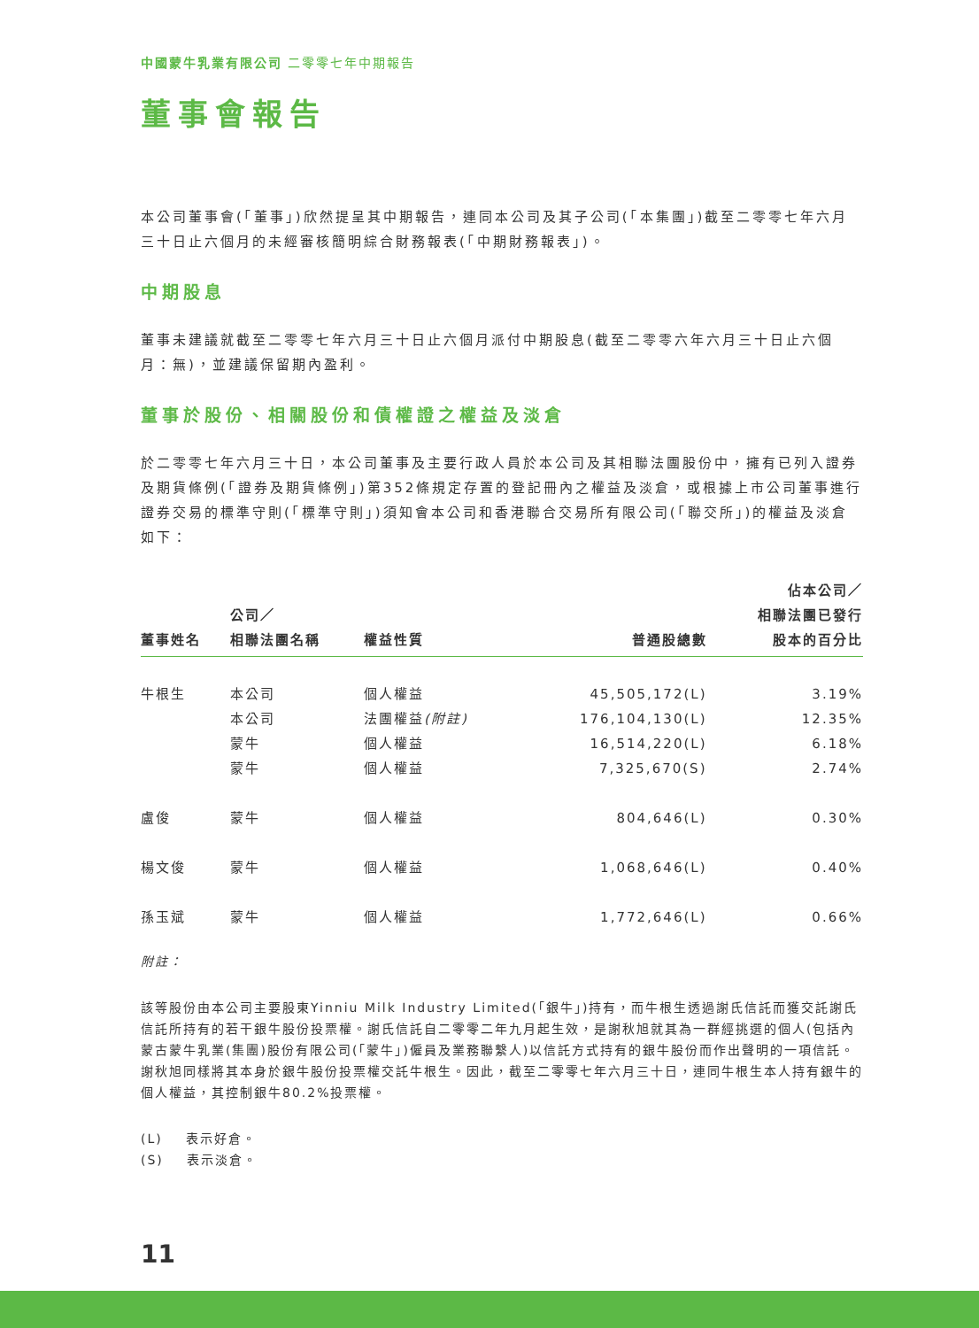中國蒙牛乳業有限公司 二零零七年中期報告
董事會報告
本公司董事會(「董事」)欣然提呈其中期報告，連同本公司及其子公司(「本集團」)截至二零零七年六月三十日止六個月的未經審核簡明綜合財務報表(「中期財務報表」)。
中期股息
董事未建議就截至二零零七年六月三十日止六個月派付中期股息(截至二零零六年六月三十日止六個月：無)，並建議保留期內盈利。
董事於股份、相關股份和債權證之權益及淡倉
於二零零七年六月三十日，本公司董事及主要行政人員於本公司及其相聯法團股份中，擁有已列入證券及期貨條例(「證券及期貨條例」)第352條規定存置的登記冊內之權益及淡倉，或根據上市公司董事進行證券交易的標準守則(「標準守則」)須知會本公司和香港聯合交易所有限公司(「聯交所」)的權益及淡倉如下：
| 董事姓名 | 公司／ 相聯法團名稱 | 權益性質 | 普通股總數 | 佔本公司／ 相聯法團已發行 股本的百分比 |
| --- | --- | --- | --- | --- |
| 牛根生 | 本公司 | 個人權益 | 45,505,172(L) | 3.19% |
| | 本公司 | 法團權益 (附註) | 176,104,130(L) | 12.35% |
| | 蒙牛 | 個人權益 | 16,514,220(L) | 6.18% |
| | 蒙牛 | 個人權益 | 7,325,670(S) | 2.74% |
| 盧俊 | 蒙牛 | 個人權益 | 804,646(L) | 0.30% |
| 楊文俊 | 蒙牛 | 個人權益 | 1,068,646(L) | 0.40% |
| 孫玉斌 | 蒙牛 | 個人權益 | 1,772,646(L) | 0.66% |
附註：
該等股份由本公司主要股東Yinniu Milk Industry Limited(「銀牛」)持有，而牛根生透過謝氏信託而獲交託謝氏信託所持有的若干銀牛股份投票權。謝氏信託自二零零二年九月起生效，是謝秋旭就其為一群經挑選的個人(包括內蒙古蒙牛乳業(集團)股份有限公司(「蒙牛」)僱員及業務聯繫人)以信託方式持有的銀牛股份而作出聲明的一項信託。謝秋旭同樣將其本身於銀牛股份投票權交託牛根生。因此，截至二零零七年六月三十日，連同牛根生本人持有銀牛的個人權益，其控制銀牛80.2%投票權。
(L) 表示好倉。
(S) 表示淡倉。
11